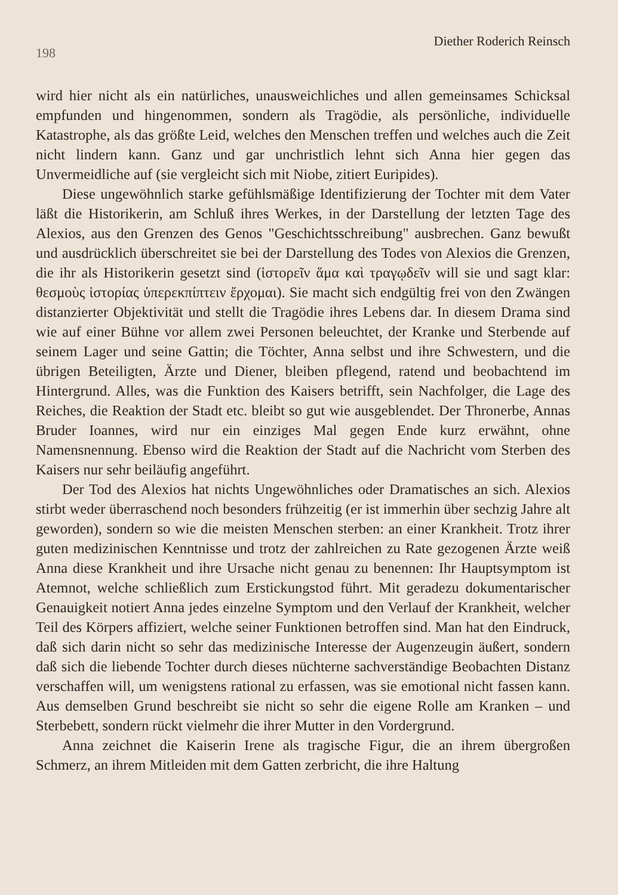198 Diether Roderich Reinsch
wird hier nicht als ein natürliches, unausweichliches und allen gemeinsames Schicksal empfunden und hingenommen, sondern als Tragödie, als persönliche, individuelle Katastrophe, als das größte Leid, welches den Menschen treffen und welches auch die Zeit nicht lindern kann. Ganz und gar unchristlich lehnt sich Anna hier gegen das Unvermeidliche auf (sie vergleicht sich mit Niobe, zitiert Euripides).
Diese ungewöhnlich starke gefühlsmäßige Identifizierung der Tochter mit dem Vater läßt die Historikerin, am Schluß ihres Werkes, in der Darstellung der letzten Tage des Alexios, aus den Grenzen des Genos "Geschichtsschreibung" ausbrechen. Ganz bewußt und ausdrücklich überschreitet sie bei der Darstellung des Todes von Alexios die Grenzen, die ihr als Historikerin gesetzt sind (ἱστορεῖν ἅμα καὶ τραγῳδεῖν will sie und sagt klar: θεσμοὺς ἱστορίας ὑπερεκπίπτειν ἔρχομαι). Sie macht sich endgültig frei von den Zwängen distanzierter Objektivität und stellt die Tragödie ihres Lebens dar. In diesem Drama sind wie auf einer Bühne vor allem zwei Personen beleuchtet, der Kranke und Sterbende auf seinem Lager und seine Gattin; die Töchter, Anna selbst und ihre Schwestern, und die übrigen Beteiligten, Ärzte und Diener, bleiben pflegend, ratend und beobachtend im Hintergrund. Alles, was die Funktion des Kaisers betrifft, sein Nachfolger, die Lage des Reiches, die Reaktion der Stadt etc. bleibt so gut wie ausgeblendet. Der Thronerbe, Annas Bruder Ioannes, wird nur ein einziges Mal gegen Ende kurz erwähnt, ohne Namensnennung. Ebenso wird die Reaktion der Stadt auf die Nachricht vom Sterben des Kaisers nur sehr beiläufig angeführt.
Der Tod des Alexios hat nichts Ungewöhnliches oder Dramatisches an sich. Alexios stirbt weder überraschend noch besonders frühzeitig (er ist immerhin über sechzig Jahre alt geworden), sondern so wie die meisten Menschen sterben: an einer Krankheit. Trotz ihrer guten medizinischen Kenntnisse und trotz der zahlreichen zu Rate gezogenen Ärzte weiß Anna diese Krankheit und ihre Ursache nicht genau zu benennen: Ihr Hauptsymptom ist Atemnot, welche schließlich zum Erstickungstod führt. Mit geradezu dokumentarischer Genauigkeit notiert Anna jedes einzelne Symptom und den Verlauf der Krankheit, welcher Teil des Körpers affiziert, welche seiner Funktionen betroffen sind. Man hat den Eindruck, daß sich darin nicht so sehr das medizinische Interesse der Augenzeugin äußert, sondern daß sich die liebende Tochter durch dieses nüchterne sachverständige Beobachten Distanz verschaffen will, um wenigstens rational zu erfassen, was sie emotional nicht fassen kann. Aus demselben Grund beschreibt sie nicht so sehr die eigene Rolle am Kranken – und Sterbebett, sondern rückt vielmehr die ihrer Mutter in den Vordergrund.
Anna zeichnet die Kaiserin Irene als tragische Figur, die an ihrem übergroßen Schmerz, an ihrem Mitleiden mit dem Gatten zerbricht, die ihre Haltung